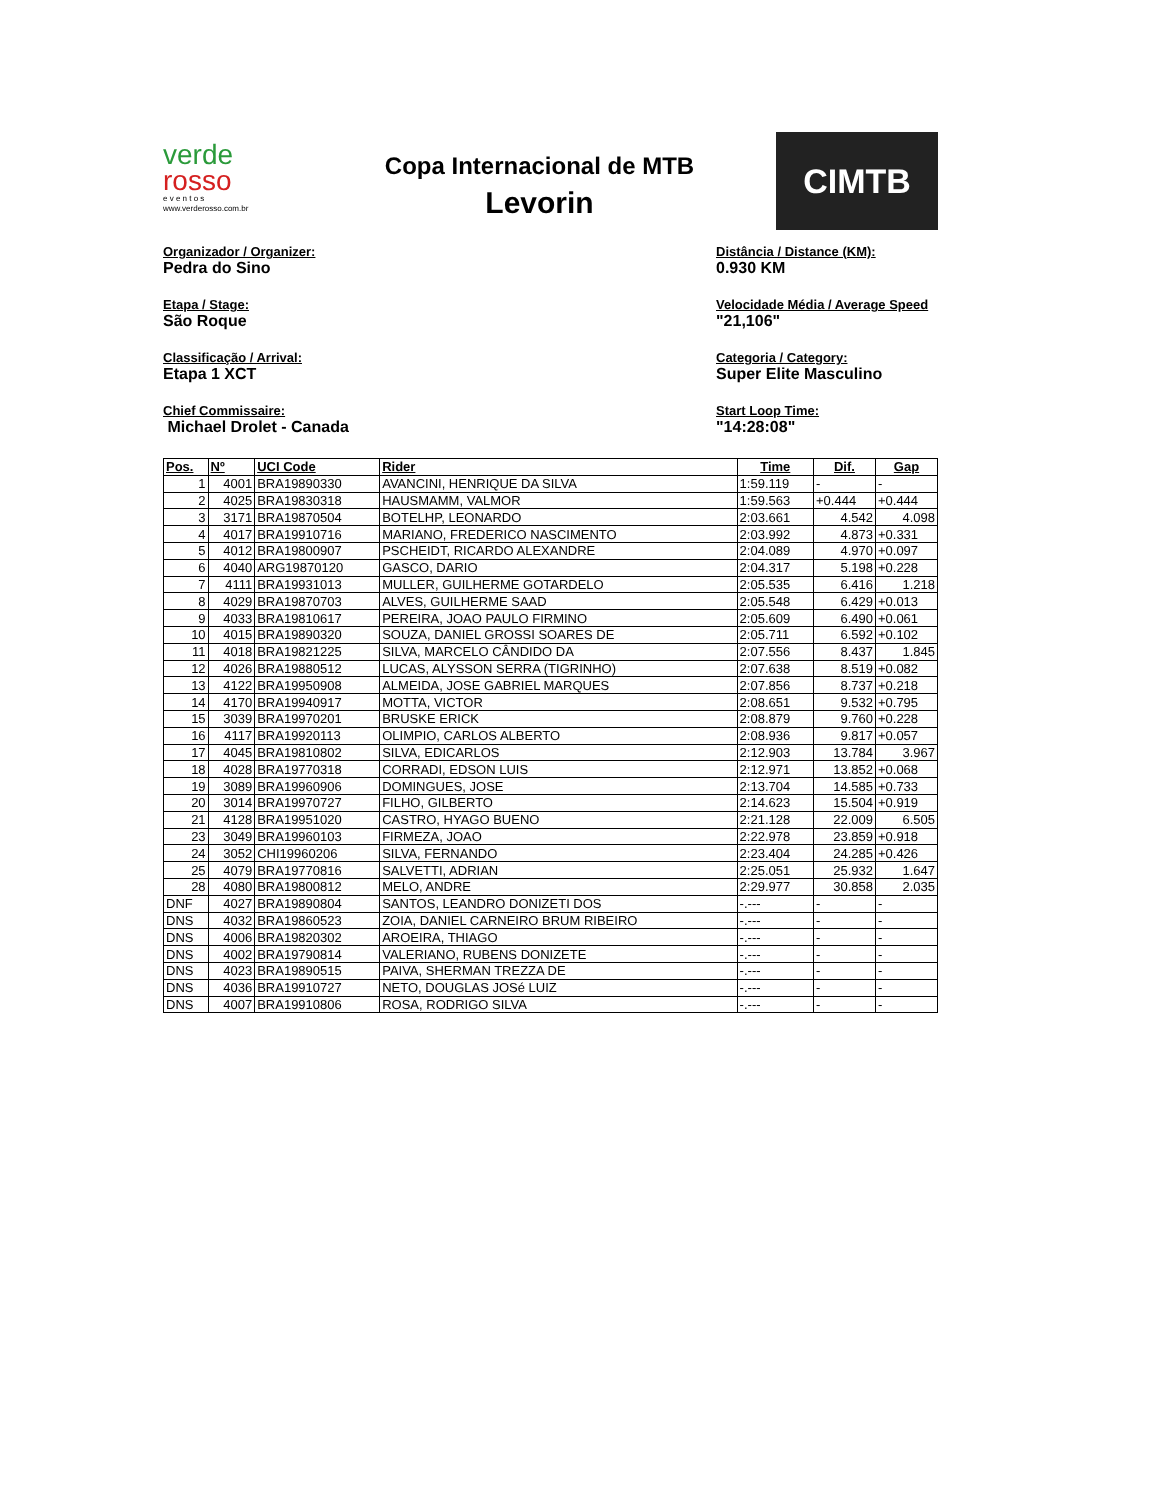verde
rosso
e v e n t o s
www.verderosso.com.br
Copa Internacional de MTB
Levorin
CIMTB
Organizador / Organizer:
Pedra do Sino
Etapa / Stage:
São Roque
Classificação / Arrival:
Etapa 1 XCT
Chief Commissaire:
Michael Drolet - Canada
Distância / Distance (KM):
0.930 KM
Velocidade Média / Average Speed
"21,106"
Categoria / Category:
Super Elite Masculino
Start Loop Time:
"14:28:08"
| Pos. | Nº | UCI Code | Rider | Time | Dif. | Gap |
| --- | --- | --- | --- | --- | --- | --- |
| 1 | 4001 | BRA19890330 | AVANCINI, HENRIQUE DA SILVA | 1:59.119 | - | - |
| 2 | 4025 | BRA19830318 | HAUSMAMM, VALMOR | 1:59.563 | +0.444 | +0.444 |
| 3 | 3171 | BRA19870504 | BOTELHP, LEONARDO | 2:03.661 | 4.542 | 4.098 |
| 4 | 4017 | BRA19910716 | MARIANO, FREDERICO NASCIMENTO | 2:03.992 | 4.873 | +0.331 |
| 5 | 4012 | BRA19800907 | PSCHEIDT, RICARDO ALEXANDRE | 2:04.089 | 4.970 | +0.097 |
| 6 | 4040 | ARG19870120 | GASCO, DARIO | 2:04.317 | 5.198 | +0.228 |
| 7 | 4111 | BRA19931013 | MULLER, GUILHERME GOTARDELO | 2:05.535 | 6.416 | 1.218 |
| 8 | 4029 | BRA19870703 | ALVES, GUILHERME SAAD | 2:05.548 | 6.429 | +0.013 |
| 9 | 4033 | BRA19810617 | PEREIRA, JOAO PAULO FIRMINO | 2:05.609 | 6.490 | +0.061 |
| 10 | 4015 | BRA19890320 | SOUZA, DANIEL GROSSI SOARES DE | 2:05.711 | 6.592 | +0.102 |
| 11 | 4018 | BRA19821225 | SILVA, MARCELO CÂNDIDO DA | 2:07.556 | 8.437 | 1.845 |
| 12 | 4026 | BRA19880512 | LUCAS, ALYSSON SERRA (TIGRINHO) | 2:07.638 | 8.519 | +0.082 |
| 13 | 4122 | BRA19950908 | ALMEIDA, JOSE GABRIEL MARQUES | 2:07.856 | 8.737 | +0.218 |
| 14 | 4170 | BRA19940917 | MOTTA, VICTOR | 2:08.651 | 9.532 | +0.795 |
| 15 | 3039 | BRA19970201 | BRUSKE ERICK | 2:08.879 | 9.760 | +0.228 |
| 16 | 4117 | BRA19920113 | OLIMPIO, CARLOS ALBERTO | 2:08.936 | 9.817 | +0.057 |
| 17 | 4045 | BRA19810802 | SILVA, EDICARLOS | 2:12.903 | 13.784 | 3.967 |
| 18 | 4028 | BRA19770318 | CORRADI, EDSON LUIS | 2:12.971 | 13.852 | +0.068 |
| 19 | 3089 | BRA19960906 | DOMINGUES, JOSE | 2:13.704 | 14.585 | +0.733 |
| 20 | 3014 | BRA19970727 | FILHO, GILBERTO | 2:14.623 | 15.504 | +0.919 |
| 21 | 4128 | BRA19951020 | CASTRO, HYAGO BUENO | 2:21.128 | 22.009 | 6.505 |
| 23 | 3049 | BRA19960103 | FIRMEZA, JOAO | 2:22.978 | 23.859 | +0.918 |
| 24 | 3052 | CHI19960206 | SILVA, FERNANDO | 2:23.404 | 24.285 | +0.426 |
| 25 | 4079 | BRA19770816 | SALVETTI, ADRIAN | 2:25.051 | 25.932 | 1.647 |
| 28 | 4080 | BRA19800812 | MELO, ANDRE | 2:29.977 | 30.858 | 2.035 |
| DNF | 4027 | BRA19890804 | SANTOS, LEANDRO DONIZETI DOS | -.--- | - | - |
| DNS | 4032 | BRA19860523 | ZOIA, DANIEL CARNEIRO BRUM RIBEIRO | -.--- | - | - |
| DNS | 4006 | BRA19820302 | AROEIRA, THIAGO | -.--- | - | - |
| DNS | 4002 | BRA19790814 | VALERIANO, RUBENS DONIZETE | -.--- | - | - |
| DNS | 4023 | BRA19890515 | PAIVA, SHERMAN TREZZA DE | -.--- | - | - |
| DNS | 4036 | BRA19910727 | NETO, DOUGLAS JOSé LUIZ | -.--- | - | - |
| DNS | 4007 | BRA19910806 | ROSA, RODRIGO SILVA | -.--- | - | - |